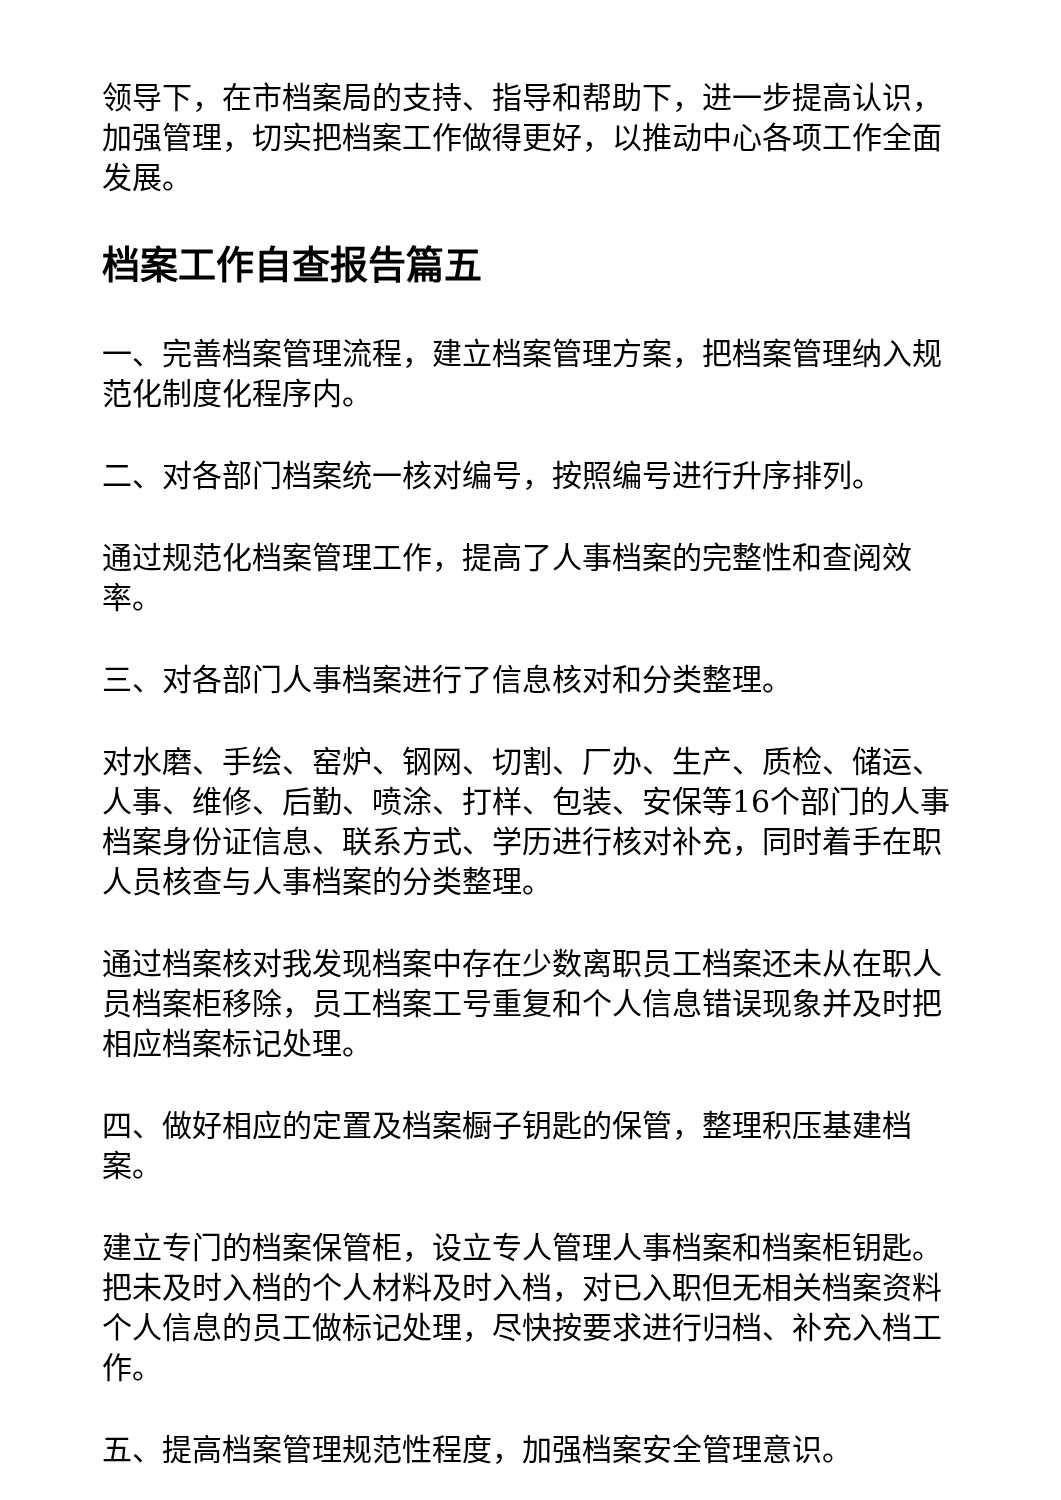领导下，在市档案局的支持、指导和帮助下，进一步提高认识，加强管理，切实把档案工作做得更好，以推动中心各项工作全面发展。
档案工作自查报告篇五
一、完善档案管理流程，建立档案管理方案，把档案管理纳入规范化制度化程序内。
二、对各部门档案统一核对编号，按照编号进行升序排列。
通过规范化档案管理工作，提高了人事档案的完整性和查阅效率。
三、对各部门人事档案进行了信息核对和分类整理。
对水磨、手绘、窑炉、钢网、切割、厂办、生产、质检、储运、人事、维修、后勤、喷涂、打样、包装、安保等16个部门的人事档案身份证信息、联系方式、学历进行核对补充，同时着手在职人员核查与人事档案的分类整理。
通过档案核对我发现档案中存在少数离职员工档案还未从在职人员档案柜移除，员工档案工号重复和个人信息错误现象并及时把相应档案标记处理。
四、做好相应的定置及档案橱子钥匙的保管，整理积压基建档案。
建立专门的档案保管柜，设立专人管理人事档案和档案柜钥匙。把未及时入档的个人材料及时入档，对已入职但无相关档案资料个人信息的员工做标记处理，尽快按要求进行归档、补充入档工作。
五、提高档案管理规范性程度，加强档案安全管理意识。